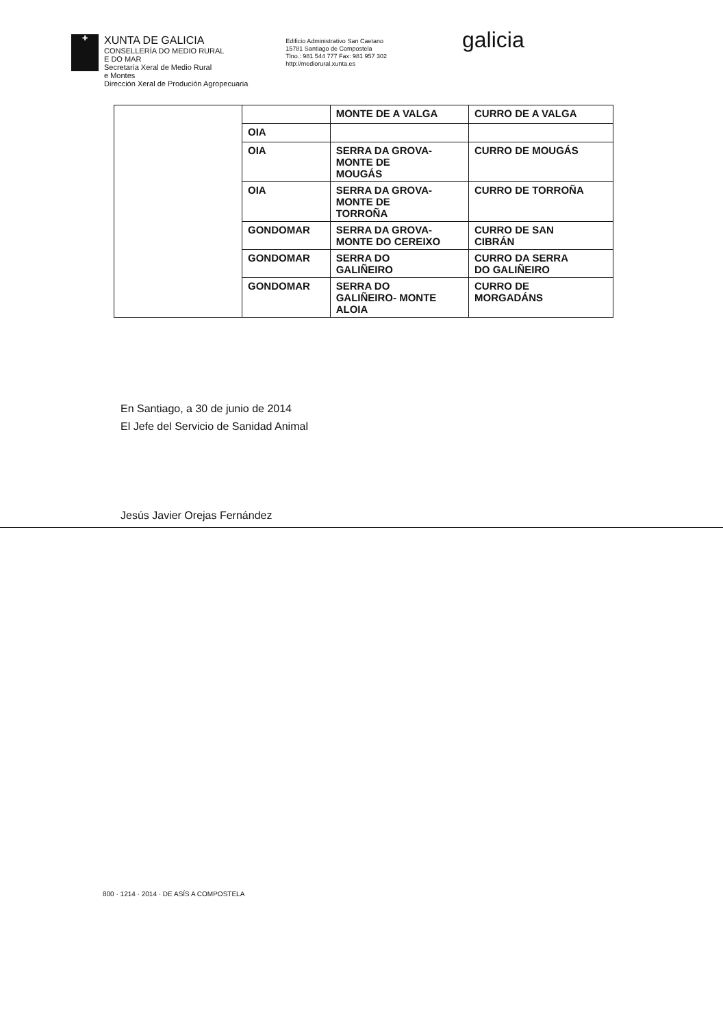✚
XUNTA DE GALICIA
CONSELLERÍA DO MEDIO RURAL
E DO MAR
Secretaría Xeral de Medio Rural
e Montes
Dirección Xeral de Produción Agropecuaria
Edificio Administrativo San Caetano
15781 Santiago de Compostela
Tlno.: 981 544 777 Fax: 981 957 302
http://mediorural.xunta.es
galicia
| | | MONTE DE A VALGA | CURRO DE A VALGA |
| | OIA | | |
| | OIA | SERRA DA GROVA- MONTE DE MOUGÁS | CURRO DE MOUGÁS |
| | OIA | SERRA DA GROVA- MONTE DE TORROÑA | CURRO DE TORROÑA |
| | GONDOMAR | SERRA DA GROVA- MONTE DO CEREIXO | CURRO DE SAN CIBRÁN |
| | GONDOMAR | SERRA DO GALIÑEIRO | CURRO DA SERRA DO GALIÑEIRO |
| | GONDOMAR | SERRA DO GALIÑEIRO- MONTE ALOIA | CURRO DE MORGADÁNS |
En Santiago, a 30 de junio de 2014
El Jefe del Servicio de Sanidad Animal
Jesús Javier Orejas Fernández
800 · 1214 · 2014 · DE ASÍS A COMPOSTELA